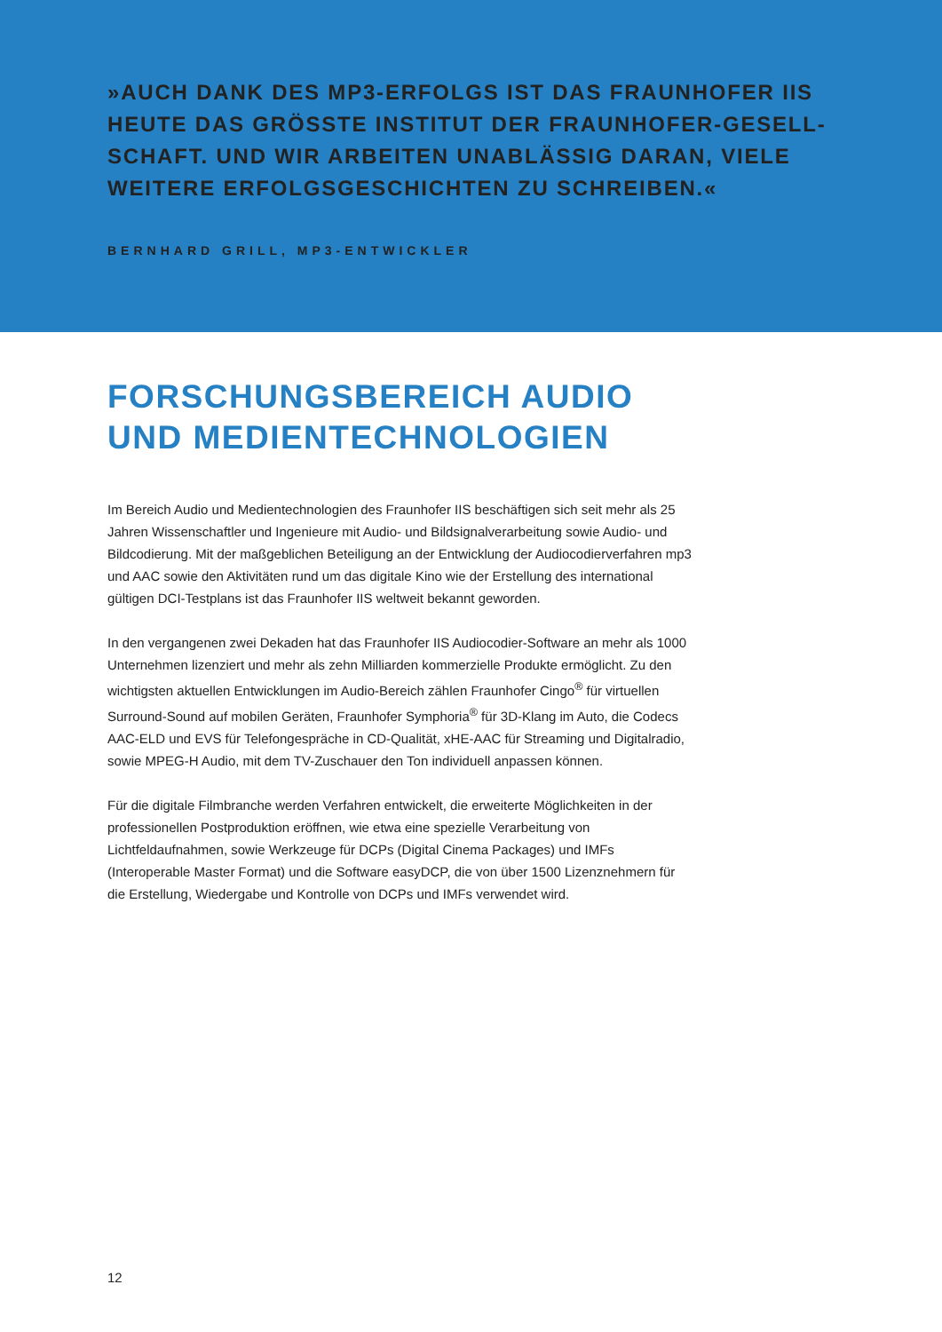»AUCH DANK DES MP3-ERFOLGS IST DAS FRAUNHOFER IIS HEUTE DAS GRÖSSTE INSTITUT DER FRAUNHOFER-GESELL-SCHAFT. UND WIR ARBEITEN UNABLÄSSIG DARAN, VIELE WEITERE ERFOLGSGESCHICHTEN ZU SCHREIBEN.«
BERNHARD GRILL, MP3-ENTWICKLER
FORSCHUNGSBEREICH AUDIO UND MEDIENTECHNOLOGIEN
Im Bereich Audio und Medientechnologien des Fraunhofer IIS beschäftigen sich seit mehr als 25 Jahren Wissenschaftler und Ingenieure mit Audio- und Bildsignalverarbeitung sowie Audio- und Bildcodierung. Mit der maßgeblichen Beteiligung an der Entwicklung der Audiocodierverfahren mp3 und AAC sowie den Aktivitäten rund um das digitale Kino wie der Erstellung des international gültigen DCI-Testplans ist das Fraunhofer IIS weltweit bekannt geworden.
In den vergangenen zwei Dekaden hat das Fraunhofer IIS Audiocodier-Software an mehr als 1000 Unternehmen lizenziert und mehr als zehn Milliarden kommerzielle Produkte ermöglicht. Zu den wichtigsten aktuellen Entwicklungen im Audio-Bereich zählen Fraunhofer Cingo<sup>®</sup> für virtuellen Surround-Sound auf mobilen Geräten, Fraunhofer Symphoria<sup>®</sup> für 3D-Klang im Auto, die Codecs AAC-ELD und EVS für Telefongespräche in CD-Qualität, xHE-AAC für Streaming und Digitalradio, sowie MPEG-H Audio, mit dem TV-Zuschauer den Ton individuell anpassen können.
Für die digitale Filmbranche werden Verfahren entwickelt, die erweiterte Möglichkeiten in der professionellen Postproduktion eröffnen, wie etwa eine spezielle Verarbeitung von Lichtfeldaufnahmen, sowie Werkzeuge für DCPs (Digital Cinema Packages) und IMFs (Interoperable Master Format) und die Software easyDCP, die von über 1500 Lizenznehmern für die Erstellung, Wiedergabe und Kontrolle von DCPs und IMFs verwendet wird.
12